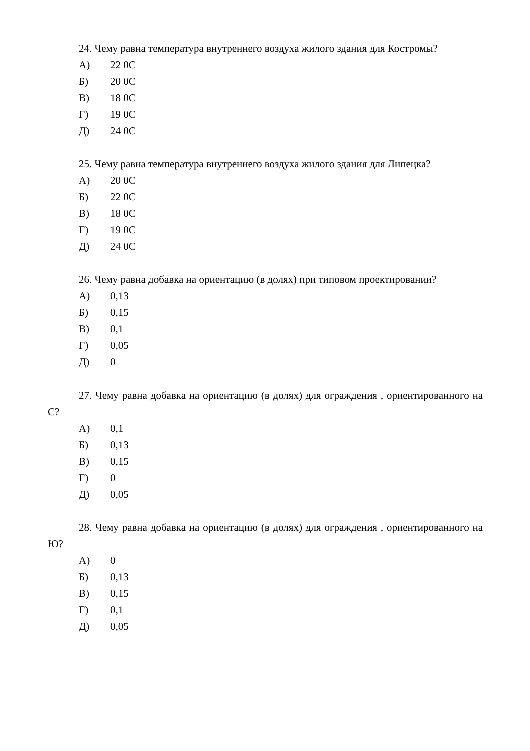24. Чему равна температура внутреннего воздуха жилого здания для Костромы?
А) 22 0С
Б) 20 0С
В) 18 0С
Г) 19 0С
Д) 24 0С
25. Чему равна температура внутреннего воздуха жилого здания для Липецка?
А) 20 0С
Б) 22 0С
В) 18 0С
Г) 19 0С
Д) 24 0С
26. Чему равна добавка на ориентацию (в долях) при типовом проектировании?
А) 0,13
Б) 0,15
В) 0,1
Г) 0,05
Д) 0
27. Чему равна добавка на ориентацию (в долях) для ограждения , ориентированного на С?
А) 0,1
Б) 0,13
В) 0,15
Г) 0
Д) 0,05
28. Чему равна добавка на ориентацию (в долях) для ограждения , ориентированного на Ю?
А) 0
Б) 0,13
В) 0,15
Г) 0,1
Д) 0,05